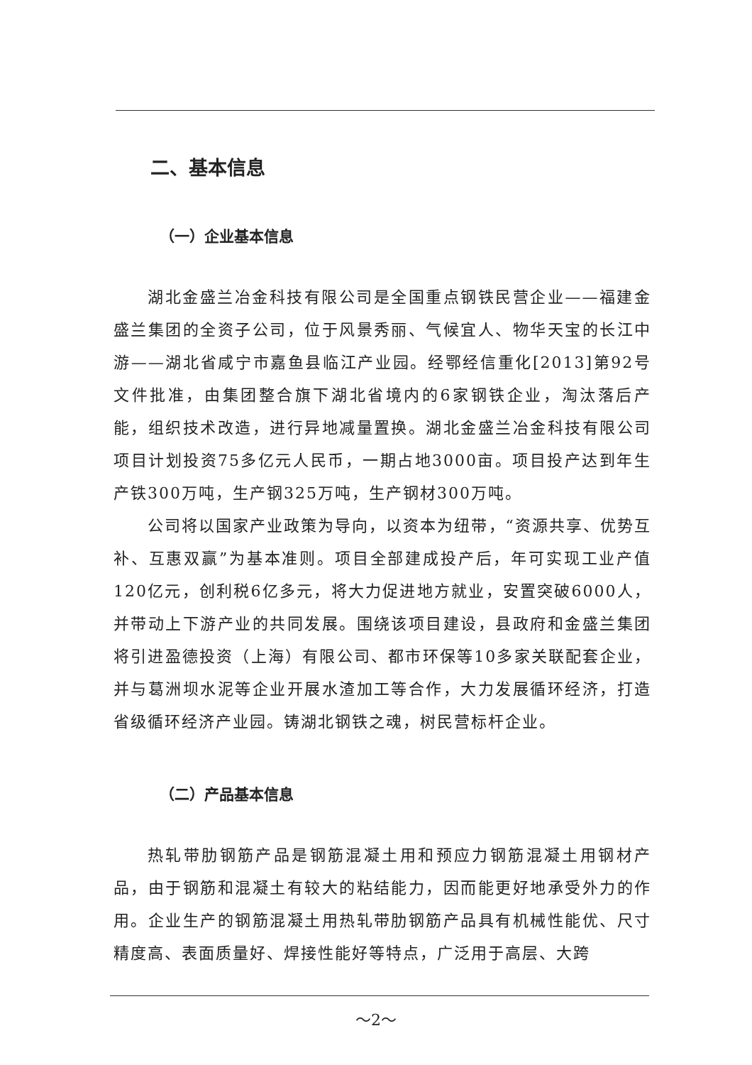二、基本信息
（一）企业基本信息
湖北金盛兰冶金科技有限公司是全国重点钢铁民营企业——福建金盛兰集团的全资子公司，位于风景秀丽、气候宜人、物华天宝的长江中游——湖北省咸宁市嘉鱼县临江产业园。经鄂经信重化[2013]第92号文件批准，由集团整合旗下湖北省境内的6家钢铁企业，淘汰落后产能，组织技术改造，进行异地减量置换。湖北金盛兰冶金科技有限公司项目计划投资75多亿元人民币，一期占地3000亩。项目投产达到年生产铁300万吨，生产钢325万吨，生产钢材300万吨。
公司将以国家产业政策为导向，以资本为纽带，“资源共享、优势互补、互惠双赢”为基本准则。项目全部建成投产后，年可实现工业产值120亿元，创利税6亿多元，将大力促进地方就业，安置突破6000人，并带动上下游产业的共同发展。围绕该项目建设，县政府和金盛兰集团将引进盈德投资（上海）有限公司、都市环保等10多家关联配套企业，并与葛洲坝水泥等企业开展水渣加工等合作，大力发展循环经济，打造省级循环经济产业园。铸湖北钢铁之魂，树民营标杆企业。
（二）产品基本信息
热轧带肋钢筋产品是钢筋混凝土用和预应力钢筋混凝土用钢材产品，由于钢筋和混凝土有较大的粘结能力，因而能更好地承受外力的作用。企业生产的钢筋混凝土用热轧带肋钢筋产品具有机械性能优、尺寸精度高、表面质量好、焊接性能好等特点，广泛用于高层、大跨
～2～